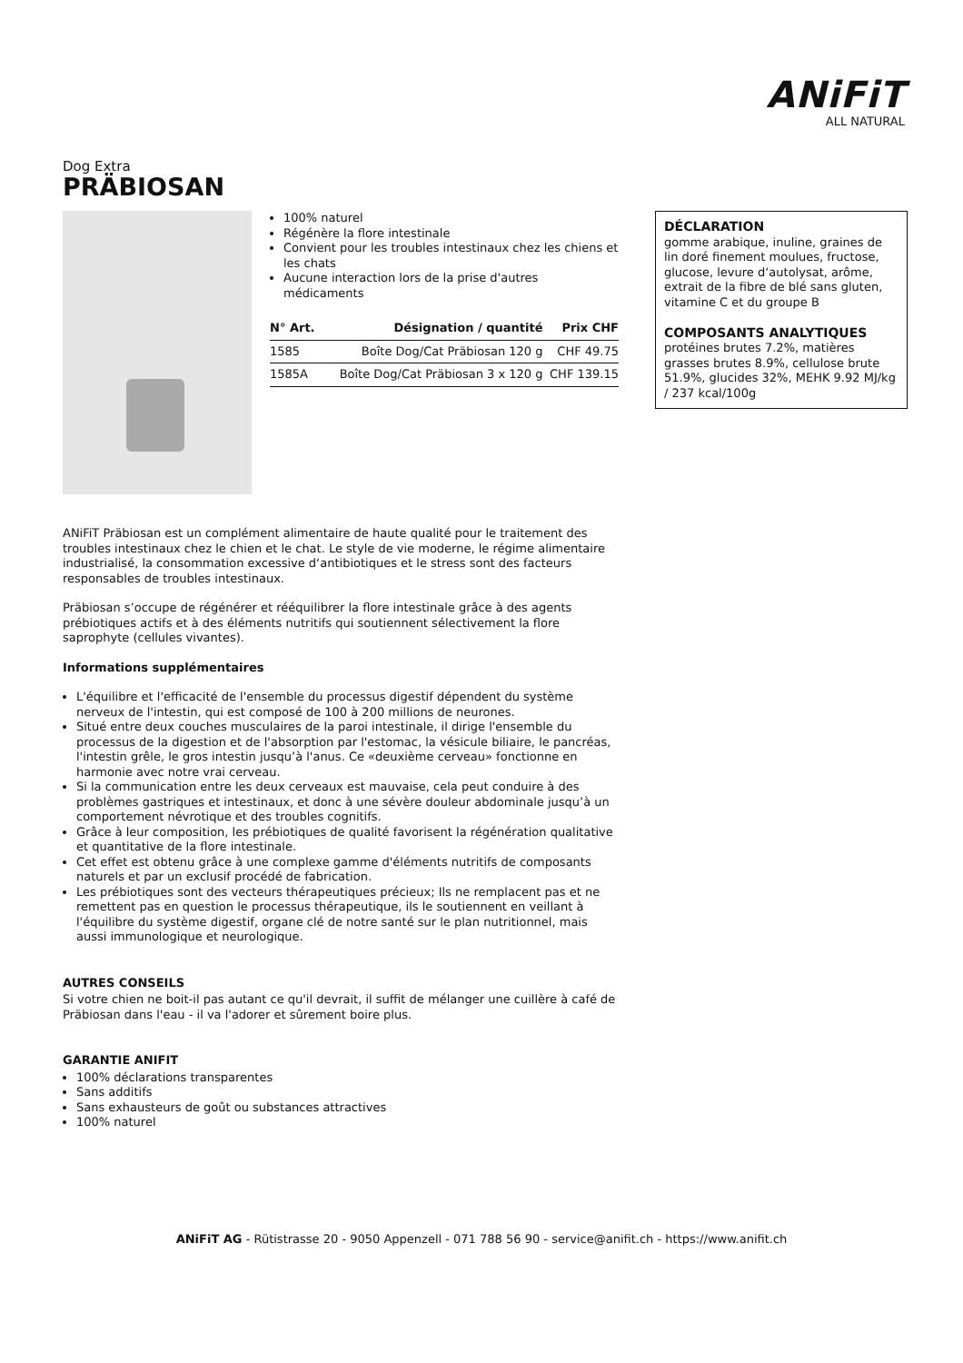ANiFiT
ALL NATURAL
Dog Extra
PRÄBIOSAN
100% naturel
Régénère la flore intestinale
Convient pour les troubles intestinaux chez les chiens et les chats
Aucune interaction lors de la prise d'autres médicaments
| N° Art. | Désignation / quantité | Prix CHF |
| --- | --- | --- |
| 1585 | Boîte Dog/Cat Präbiosan 120 g | CHF 49.75 |
| 1585A | Boîte Dog/Cat Präbiosan 3 x 120 g | CHF 139.15 |
DÉCLARATION
gomme arabique, inuline, graines de lin doré finement moulues, fructose, glucose, levure d‘autolysat, arôme, extrait de la fibre de blé sans gluten, vitamine C et du groupe B
COMPOSANTS ANALYTIQUES
protéines brutes 7.2%, matières grasses brutes 8.9%, cellulose brute 51.9%, glucides 32%, MEHK 9.92 MJ/kg / 237 kcal/100g
ANiFiT Präbiosan est un complément alimentaire de haute qualité pour le traitement des troubles intestinaux chez le chien et le chat. Le style de vie moderne, le régime alimentaire industrialisé, la consommation excessive d‘antibiotiques et le stress sont des facteurs responsables de troubles intestinaux.
Präbiosan s’occupe de régénérer et rééquilibrer la flore intestinale grâce à des agents prébiotiques actifs et à des éléments nutritifs qui soutiennent sélectivement la flore saprophyte (cellules vivantes).
Informations supplémentaires
L'équilibre et l'efficacité de l'ensemble du processus digestif dépendent du système nerveux de l'intestin, qui est composé de 100 à 200 millions de neurones.
Situé entre deux couches musculaires de la paroi intestinale, il dirige l'ensemble du processus de la digestion et de l'absorption par l'estomac, la vésicule biliaire, le pancréas, l'intestin grêle, le gros intestin jusqu’à l'anus. Ce «deuxième cerveau» fonctionne en harmonie avec notre vrai cerveau.
Si la communication entre les deux cerveaux est mauvaise, cela peut conduire à des problèmes gastriques et intestinaux, et donc à une sévère douleur abdominale jusqu’à un comportement névrotique et des troubles cognitifs.
Grâce à leur composition, les prébiotiques de qualité favorisent la régénération qualitative et quantitative de la flore intestinale.
Cet effet est obtenu grâce à une complexe gamme d'éléments nutritifs de composants naturels et par un exclusif procédé de fabrication.
Les prébiotiques sont des vecteurs thérapeutiques précieux; Ils ne remplacent pas et ne remettent pas en question le processus thérapeutique, ils le soutiennent en veillant à l'équilibre du système digestif, organe clé de notre santé sur le plan nutritionnel, mais aussi immunologique et neurologique.
AUTRES CONSEILS
Si votre chien ne boit-il pas autant ce qu'il devrait, il suffit de mélanger une cuillère à café de Präbiosan dans l'eau - il va l'adorer et sûrement boire plus.
GARANTIE ANIFIT
100% déclarations transparentes
Sans additifs
Sans exhausteurs de goût ou substances attractives
100% naturel
ANiFiT AG - Rütistrasse 20 - 9050 Appenzell - 071 788 56 90 - service@anifit.ch - https://www.anifit.ch